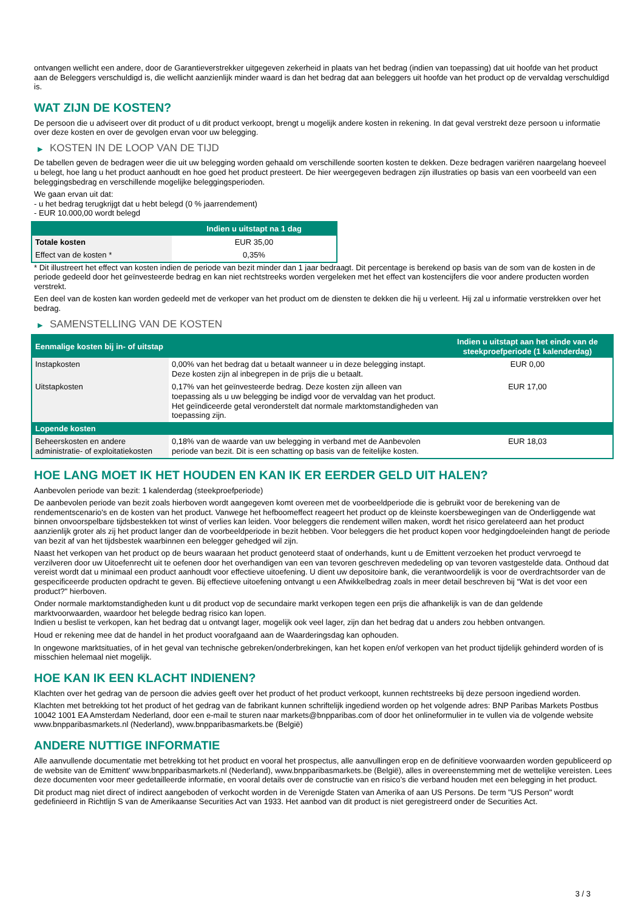ontvangen wellicht een andere, door de Garantieverstrekker uitgegeven zekerheid in plaats van het bedrag (indien van toepassing) dat uit hoofde van het product aan de Beleggers verschuldigd is, die wellicht aanzienlijk minder waard is dan het bedrag dat aan beleggers uit hoofde van het product op de vervaldag verschuldigd is.
WAT ZIJN DE KOSTEN?
De persoon die u adviseert over dit product of u dit product verkoopt, brengt u mogelijk andere kosten in rekening. In dat geval verstrekt deze persoon u informatie over deze kosten en over de gevolgen ervan voor uw belegging.
▶ KOSTEN IN DE LOOP VAN DE TIJD
De tabellen geven de bedragen weer die uit uw belegging worden gehaald om verschillende soorten kosten te dekken. Deze bedragen variëren naargelang hoeveel u belegt, hoe lang u het product aanhoudt en hoe goed het product presteert. De hier weergegeven bedragen zijn illustraties op basis van een voorbeeld van een beleggingsbedrag en verschillende mogelijke beleggingsperioden.
We gaan ervan uit dat:
- u het bedrag terugkrijgt dat u hebt belegd (0 % jaarrendement)
- EUR 10.000,00 wordt belegd
| | Indien u uitstapt na 1 dag |
| --- | --- |
| Totale kosten | EUR 35,00 |
| Effect van de kosten * | 0,35% |
* Dit illustreert het effect van kosten indien de periode van bezit minder dan 1 jaar bedraagt. Dit percentage is berekend op basis van de som van de kosten in de periode gedeeld door het geïnvesteerde bedrag en kan niet rechtstreeks worden vergeleken met het effect van kostencijfers die voor andere producten worden verstrekt.
Een deel van de kosten kan worden gedeeld met de verkoper van het product om de diensten te dekken die hij u verleent. Hij zal u informatie verstrekken over het bedrag.
▶ SAMENSTELLING VAN DE KOSTEN
| Eenmalige kosten bij in- of uitstap | | Indien u uitstapt aan het einde van de steekproefperiode (1 kalenderdag) |
| --- | --- | --- |
| Instapkosten | 0,00% van het bedrag dat u betaalt wanneer u in deze belegging instapt. Deze kosten zijn al inbegrepen in de prijs die u betaalt. | EUR 0,00 |
| Uitstapkosten | 0,17% van het geïnvesteerde bedrag. Deze kosten zijn alleen van toepassing als u uw belegging be indigd voor de vervaldag van het product. Het geïndiceerde getal veronderstelt dat normale marktomstandigheden van toepassing zijn. | EUR 17,00 |
| Lopende kosten | | |
| Beheerskosten en andere administratie- of exploitatiekosten | 0,18% van de waarde van uw belegging in verband met de Aanbevolen periode van bezit. Dit is een schatting op basis van de feitelijke kosten. | EUR 18,03 |
HOE LANG MOET IK HET HOUDEN EN KAN IK ER EERDER GELD UIT HALEN?
Aanbevolen periode van bezit: 1 kalenderdag (steekproefperiode)
De aanbevolen periode van bezit zoals hierboven wordt aangegeven komt overeen met de voorbeeldperiode die is gebruikt voor de berekening van de rendementscenario's en de kosten van het product. Vanwege het hefboomeffect reageert het product op de kleinste koersbewegingen van de Onderliggende wat binnen onvoorspelbare tijdsbestekken tot winst of verlies kan leiden. Voor beleggers die rendement willen maken, wordt het risico gerelateerd aan het product aanzienlijk groter als zij het product langer dan de voorbeeldperiode in bezit hebben. Voor beleggers die het product kopen voor hedgingdoeleinden hangt de periode van bezit af van het tijdsbestek waarbinnen een belegger gehedged wil zijn.
Naast het verkopen van het product op de beurs waaraan het product genoteerd staat of onderhands, kunt u de Emittent verzoeken het product vervroegd te verzilveren door uw Uitoefenrecht uit te oefenen door het overhandigen van een van tevoren geschreven mededeling op van tevoren vastgestelde data. Onthoud dat vereist wordt dat u minimaal een product aanhoudt voor effectieve uitoefening. U dient uw depositoire bank, die verantwoordelijk is voor de overdrachtsorder van de gespecificeerde producten opdracht te geven. Bij effectieve uitoefening ontvangt u een Afwikkelbedrag zoals in meer detail beschreven bij “Wat is det voor een product?" hierboven.
Onder normale marktomstandigheden kunt u dit product vop de secundaire markt verkopen tegen een prijs die afhankelijk is van de dan geldende marktvoorwaarden, waardoor het belegde bedrag risico kan lopen.
Indien u beslist te verkopen, kan het bedrag dat u ontvangt lager, mogelijk ook veel lager, zijn dan het bedrag dat u anders zou hebben ontvangen.
Houd er rekening mee dat de handel in het product voorafgaand aan de Waarderingsdag kan ophouden.
In ongewone marktsituaties, of in het geval van technische gebreken/onderbrekingen, kan het kopen en/of verkopen van het product tijdelijk gehinderd worden of is misschien helemaal niet mogelijk.
HOE KAN IK EEN KLACHT INDIENEN?
Klachten over het gedrag van de persoon die advies geeft over het product of het product verkoopt, kunnen rechtstreeks bij deze persoon ingediend worden.
Klachten met betrekking tot het product of het gedrag van de fabrikant kunnen schriftelijk ingediend worden op het volgende adres: BNP Paribas Markets Postbus 10042 1001 EA Amsterdam Nederland, door een e-mail te sturen naar markets@bnpparibas.com of door het onlineformulier in te vullen via de volgende website www.bnpparibasmarkets.nl (Nederland), www.bnpparibasmarkets.be (België)
ANDERE NUTTIGE INFORMATIE
Alle aanvullende documentatie met betrekking tot het product en vooral het prospectus, alle aanvullingen erop en de definitieve voorwaarden worden gepubliceerd op de website van de Emittent' www.bnpparibasmarkets.nl (Nederland), www.bnpparibasmarkets.be (België), alles in overeenstemming met de wettelijke vereisten. Lees deze documenten voor meer gedetailleerde informatie, en vooral details over de constructie van en risico’s die verband houden met een belegging in het product.
Dit product mag niet direct of indirect aangeboden of verkocht worden in de Verenigde Staten van Amerika of aan US Persons. De term "US Person" wordt gedefinieerd in Richtlijn S van de Amerikaanse Securities Act van 1933. Het aanbod van dit product is niet geregistreerd onder de Securities Act.
3 / 3